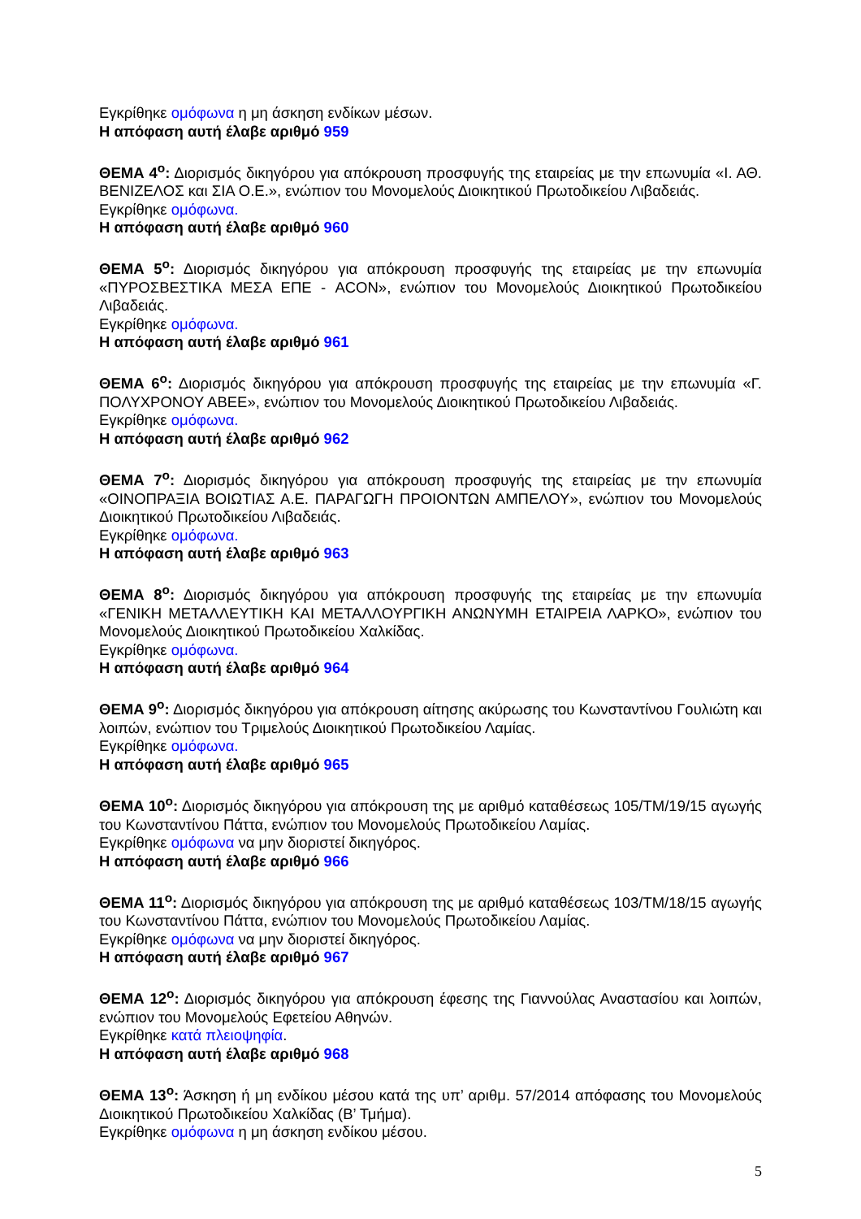Εγκρίθηκε ομόφωνα η μη άσκηση ενδίκων μέσων.
Η απόφαση αυτή έλαβε αριθμό 959
ΘΕΜΑ 4<sup>ο</sup>: Διορισμός δικηγόρου για απόκρουση προσφυγής της εταιρείας με την επωνυμία «Ι. ΑΘ. ΒΕΝΙΖΕΛΟΣ και ΣΙΑ Ο.Ε.», ενώπιον του Μονομελούς Διοικητικού Πρωτοδικείου Λιβαδειάς.
Εγκρίθηκε ομόφωνα.
Η απόφαση αυτή έλαβε αριθμό 960
ΘΕΜΑ 5<sup>ο</sup>: Διορισμός δικηγόρου για απόκρουση προσφυγής της εταιρείας με την επωνυμία «ΠΥΡΟΣΒΕΣΤΙΚΑ ΜΕΣΑ ΕΠΕ - ACON», ενώπιον του Μονομελούς Διοικητικού Πρωτοδικείου Λιβαδειάς.
Εγκρίθηκε ομόφωνα.
Η απόφαση αυτή έλαβε αριθμό 961
ΘΕΜΑ 6<sup>ο</sup>: Διορισμός δικηγόρου για απόκρουση προσφυγής της εταιρείας με την επωνυμία «Γ. ΠΟΛΥΧΡΟΝΟΥ ΑΒΕΕ», ενώπιον του Μονομελούς Διοικητικού Πρωτοδικείου Λιβαδειάς.
Εγκρίθηκε ομόφωνα.
Η απόφαση αυτή έλαβε αριθμό 962
ΘΕΜΑ 7<sup>ο</sup>: Διορισμός δικηγόρου για απόκρουση προσφυγής της εταιρείας με την επωνυμία «ΟΙΝΟΠΡΑΞΙΑ ΒΟΙΩΤΙΑΣ Α.Ε. ΠΑΡΑΓΩΓΗ ΠΡΟΙΟΝΤΩΝ ΑΜΠΕΛΟΥ», ενώπιον του Μονομελούς Διοικητικού Πρωτοδικείου Λιβαδειάς.
Εγκρίθηκε ομόφωνα.
Η απόφαση αυτή έλαβε αριθμό 963
ΘΕΜΑ 8<sup>ο</sup>: Διορισμός δικηγόρου για απόκρουση προσφυγής της εταιρείας με την επωνυμία «ΓΕΝΙΚΗ ΜΕΤΑΛΛΕΥΤΙΚΗ ΚΑΙ ΜΕΤΑΛΛΟΥΡΓΙΚΗ ΑΝΩΝΥΜΗ ΕΤΑΙΡΕΙΑ ΛΑΡΚΟ», ενώπιον του Μονομελούς Διοικητικού Πρωτοδικείου Χαλκίδας.
Εγκρίθηκε ομόφωνα.
Η απόφαση αυτή έλαβε αριθμό 964
ΘΕΜΑ 9<sup>ο</sup>: Διορισμός δικηγόρου για απόκρουση αίτησης ακύρωσης του Κωνσταντίνου Γουλιώτη και λοιπών, ενώπιον του Τριμελούς Διοικητικού Πρωτοδικείου Λαμίας.
Εγκρίθηκε ομόφωνα.
Η απόφαση αυτή έλαβε αριθμό 965
ΘΕΜΑ 10<sup>ο</sup>: Διορισμός δικηγόρου για απόκρουση της με αριθμό καταθέσεως 105/ΤΜ/19/15 αγωγής του Κωνσταντίνου Πάττα, ενώπιον του Μονομελούς Πρωτοδικείου Λαμίας.
Εγκρίθηκε ομόφωνα να μην διοριστεί δικηγόρος.
Η απόφαση αυτή έλαβε αριθμό 966
ΘΕΜΑ 11<sup>ο</sup>: Διορισμός δικηγόρου για απόκρουση της με αριθμό καταθέσεως 103/ΤΜ/18/15 αγωγής του Κωνσταντίνου Πάττα, ενώπιον του Μονομελούς Πρωτοδικείου Λαμίας.
Εγκρίθηκε ομόφωνα να μην διοριστεί δικηγόρος.
Η απόφαση αυτή έλαβε αριθμό 967
ΘΕΜΑ 12<sup>ο</sup>: Διορισμός δικηγόρου για απόκρουση έφεσης της Γιαννούλας Αναστασίου και λοιπών, ενώπιον του Μονομελούς Εφετείου Αθηνών.
Εγκρίθηκε κατά πλειοψηφία.
Η απόφαση αυτή έλαβε αριθμό 968
ΘΕΜΑ 13<sup>ο</sup>: Άσκηση ή μη ενδίκου μέσου κατά της υπ’ αριθμ. 57/2014 απόφασης του Μονομελούς Διοικητικού Πρωτοδικείου Χαλκίδας (Β’ Τμήμα).
Εγκρίθηκε ομόφωνα η μη άσκηση ενδίκου μέσου.
5